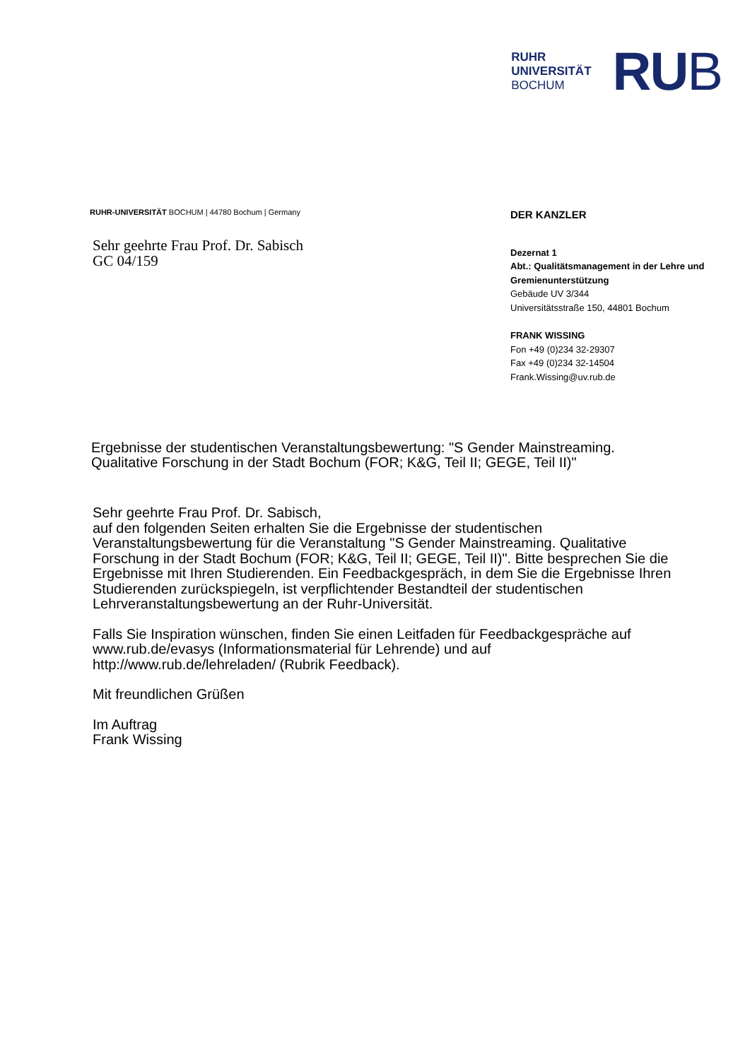RUHR
UNIVERSITÄT
BOCHUM
RUB
RUHR-UNIVERSITÄT BOCHUM | 44780 Bochum | Germany
Sehr geehrte Frau Prof. Dr. Sabisch
GC 04/159
DER KANZLER
Dezernat 1
Abt.: Qualitätsmanagement in der Lehre und Gremienunterstützung
Gebäude UV 3/344
Universitätsstraße 150, 44801 Bochum
FRANK WISSING
Fon +49 (0)234 32-29307
Fax +49 (0)234 32-14504
Frank.Wissing@uv.rub.de
Ergebnisse der studentischen Veranstaltungsbewertung: "S Gender Mainstreaming. Qualitative Forschung in der Stadt Bochum (FOR; K&G, Teil II; GEGE, Teil II)"
Sehr geehrte Frau Prof. Dr. Sabisch,
auf den folgenden Seiten erhalten Sie die Ergebnisse der studentischen Veranstaltungsbewertung für die Veranstaltung "S Gender Mainstreaming. Qualitative Forschung in der Stadt Bochum (FOR; K&G, Teil II; GEGE, Teil II)". Bitte besprechen Sie die Ergebnisse mit Ihren Studierenden. Ein Feedbackgespräch, in dem Sie die Ergebnisse Ihren Studierenden zurückspiegeln, ist verpflichtender Bestandteil der studentischen Lehrveranstaltungsbewertung an der Ruhr-Universität.
Falls Sie Inspiration wünschen, finden Sie einen Leitfaden für Feedbackgespräche auf www.rub.de/evasys (Informationsmaterial für Lehrende) und auf http://www.rub.de/lehreladen/ (Rubrik Feedback).
Mit freundlichen Grüßen
Im Auftrag
Frank Wissing